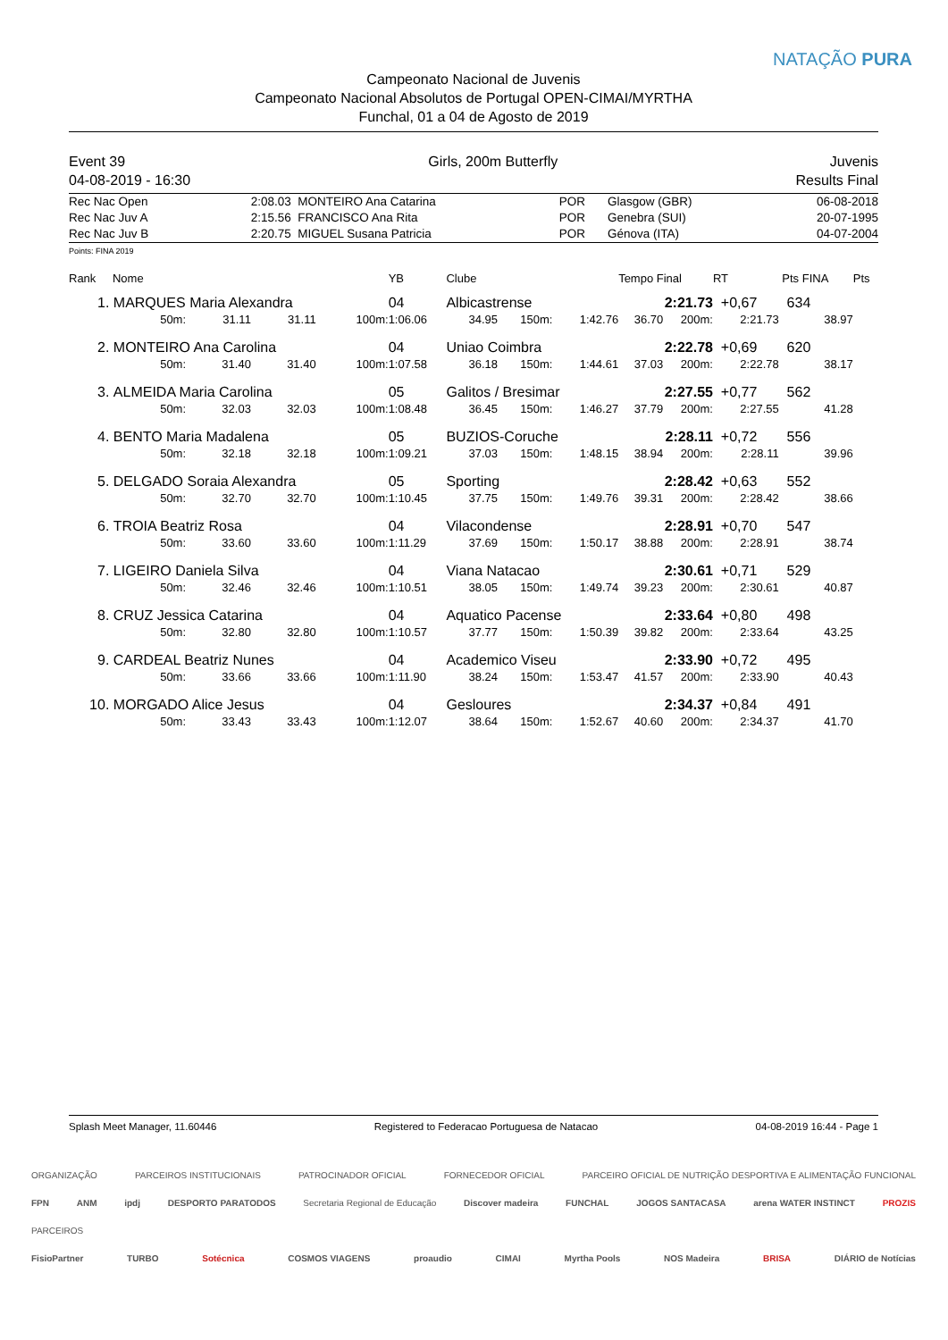Campeonato Nacional de Juvenis
Campeonato Nacional Absolutos de Portugal OPEN-CIMAI/MYRTHA
Funchal, 01 a 04 de Agosto de 2019
NATAÇÃO PURA
Event 39
04-08-2019 - 16:30
Girls, 200m Butterfly Juvenis
Results Final
| Rec Nac Open | 2:08.03 | MONTEIRO Ana Catarina | POR | Glasgow (GBR) | 06-08-2018 |
| Rec Nac Juv A | 2:15.56 | FRANCISCO Ana Rita | POR | Genebra (SUI) | 20-07-1995 |
| Rec Nac Juv B | 2:20.75 | MIGUEL Susana Patricia | POR | Génova (ITA) | 04-07-2004 |
Points: FINA 2019
| Rank | Nome | | | | YB | Clube | | | Tempo Final | | | RT | Pts FINA | Pts |
| --- | --- | --- | --- | --- | --- | --- | --- | --- | --- | --- | --- | --- | --- | --- |
| 1. | MARQUES Maria Alexandra | | | | 04 | Albicastrense | | | 2:21.73 | | +0,67 | | 634 | |
| | 50m: | 31.11 | 31.11 | 100m: | 1:06.06 | 34.95 | 150m: | 1:42.76 | 36.70 | 200m: | 2:21.73 | | 38.97 | |
| 2. | MONTEIRO Ana Carolina | | | | 04 | Uniao Coimbra | | | 2:22.78 | | +0,69 | | 620 | |
| | 50m: | 31.40 | 31.40 | 100m: | 1:07.58 | 36.18 | 150m: | 1:44.61 | 37.03 | 200m: | 2:22.78 | | 38.17 | |
| 3. | ALMEIDA Maria Carolina | | | | 05 | Galitos / Bresimar | | | 2:27.55 | | +0,77 | | 562 | |
| | 50m: | 32.03 | 32.03 | 100m: | 1:08.48 | 36.45 | 150m: | 1:46.27 | 37.79 | 200m: | 2:27.55 | | 41.28 | |
| 4. | BENTO Maria Madalena | | | | 05 | BUZIOS-Coruche | | | 2:28.11 | | +0,72 | | 556 | |
| | 50m: | 32.18 | 32.18 | 100m: | 1:09.21 | 37.03 | 150m: | 1:48.15 | 38.94 | 200m: | 2:28.11 | | 39.96 | |
| 5. | DELGADO Soraia Alexandra | | | | 05 | Sporting | | | 2:28.42 | | +0,63 | | 552 | |
| | 50m: | 32.70 | 32.70 | 100m: | 1:10.45 | 37.75 | 150m: | 1:49.76 | 39.31 | 200m: | 2:28.42 | | 38.66 | |
| 6. | TROIA Beatriz Rosa | | | | 04 | Vilacondense | | | 2:28.91 | | +0,70 | | 547 | |
| | 50m: | 33.60 | 33.60 | 100m: | 1:11.29 | 37.69 | 150m: | 1:50.17 | 38.88 | 200m: | 2:28.91 | | 38.74 | |
| 7. | LIGEIRO Daniela Silva | | | | 04 | Viana Natacao | | | 2:30.61 | | +0,71 | | 529 | |
| | 50m: | 32.46 | 32.46 | 100m: | 1:10.51 | 38.05 | 150m: | 1:49.74 | 39.23 | 200m: | 2:30.61 | | 40.87 | |
| 8. | CRUZ Jessica Catarina | | | | 04 | Aquatico Pacense | | | 2:33.64 | | +0,80 | | 498 | |
| | 50m: | 32.80 | 32.80 | 100m: | 1:10.57 | 37.77 | 150m: | 1:50.39 | 39.82 | 200m: | 2:33.64 | | 43.25 | |
| 9. | CARDEAL Beatriz Nunes | | | | 04 | Academico Viseu | | | 2:33.90 | | +0,72 | | 495 | |
| | 50m: | 33.66 | 33.66 | 100m: | 1:11.90 | 38.24 | 150m: | 1:53.47 | 41.57 | 200m: | 2:33.90 | | 40.43 | |
| 10. | MORGADO Alice Jesus | | | | 04 | Gesloures | | | 2:34.37 | | +0,84 | | 491 | |
| | 50m: | 33.43 | 33.43 | 100m: | 1:12.07 | 38.64 | 150m: | 1:52.67 | 40.60 | 200m: | 2:34.37 | | 41.70 | |
Splash Meet Manager, 11.60446 Registered to Federacao Portuguesa de Natacao 04-08-2019 16:44 - Page 1
ORGANIZAÇÃO PARCEIROS INSTITUCIONAIS PATROCINADOR OFICIAL FORNECEDOR OFICIAL PARCEIRO OFICIAL DE NUTRIÇÃO DESPORTIVA E ALIMENTAÇÃO FUNCIONAL
FPN ANM ipdj DESPORTO PARATODOS Secretaria Regional de Educação Discover madeira FUNCHAL JOGOS SANTACASA arena WATER INSTINCT PROZIS
PARCEIROS
FisioPartner TURBO Sotécnica COSMOS VIAGENS proaudio CIMAI Myrtha Pools NOS Madeira BRISA DIÁRIO de Notícias